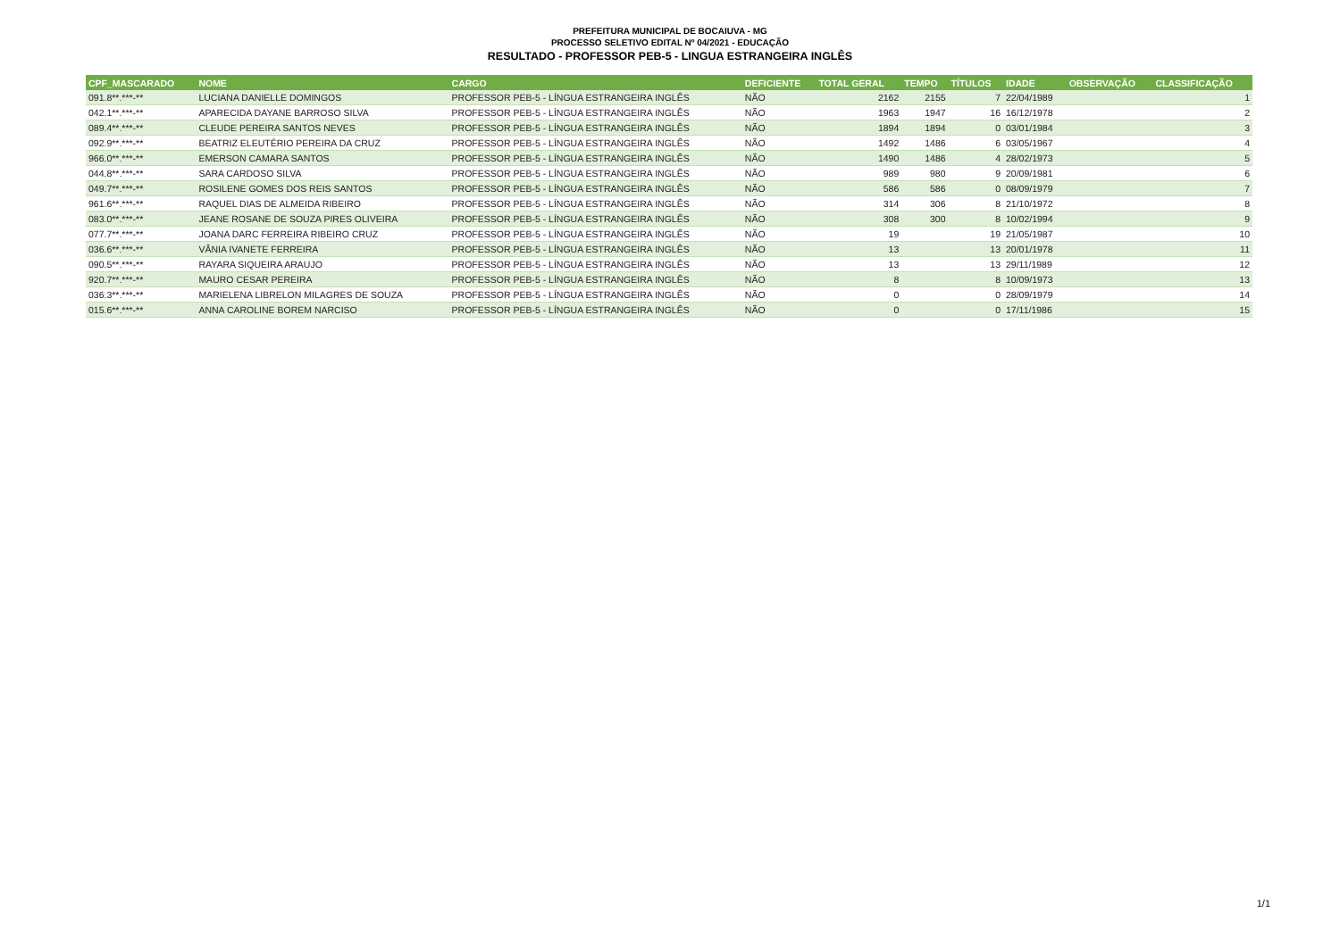PREFEITURA MUNICIPAL DE BOCAIUVA - MG
PROCESSO SELETIVO EDITAL Nº 04/2021 - EDUCAÇÃO
RESULTADO - PROFESSOR PEB-5 - LINGUA ESTRANGEIRA INGLÊS
| CPF_MASCARADO | NOME | CARGO | DEFICIENTE | TOTAL GERAL | TEMPO | TÍTULOS | IDADE | OBSERVAÇÃO | CLASSIFICAÇÃO |
| --- | --- | --- | --- | --- | --- | --- | --- | --- | --- |
| 091.8**.***-** | LUCIANA DANIELLE DOMINGOS | PROFESSOR PEB-5 - LÍNGUA ESTRANGEIRA INGLÊS | NÃO | 2162 | 2155 | 7 | 22/04/1989 | | 1 |
| 042.1**.***-** | APARECIDA DAYANE BARROSO SILVA | PROFESSOR PEB-5 - LÍNGUA ESTRANGEIRA INGLÊS | NÃO | 1963 | 1947 | 16 | 16/12/1978 | | 2 |
| 089.4**.***-** | CLEUDE PEREIRA SANTOS NEVES | PROFESSOR PEB-5 - LÍNGUA ESTRANGEIRA INGLÊS | NÃO | 1894 | 1894 | 0 | 03/01/1984 | | 3 |
| 092.9**.***-** | BEATRIZ ELEUTÉRIO PEREIRA DA CRUZ | PROFESSOR PEB-5 - LÍNGUA ESTRANGEIRA INGLÊS | NÃO | 1492 | 1486 | 6 | 03/05/1967 | | 4 |
| 966.0**.***-** | EMERSON CAMARA SANTOS | PROFESSOR PEB-5 - LÍNGUA ESTRANGEIRA INGLÊS | NÃO | 1490 | 1486 | 4 | 28/02/1973 | | 5 |
| 044.8**.***-** | SARA CARDOSO SILVA | PROFESSOR PEB-5 - LÍNGUA ESTRANGEIRA INGLÊS | NÃO | 989 | 980 | 9 | 20/09/1981 | | 6 |
| 049.7**.***-** | ROSILENE GOMES DOS REIS SANTOS | PROFESSOR PEB-5 - LÍNGUA ESTRANGEIRA INGLÊS | NÃO | 586 | 586 | 0 | 08/09/1979 | | 7 |
| 961.6**.***-** | RAQUEL DIAS DE ALMEIDA RIBEIRO | PROFESSOR PEB-5 - LÍNGUA ESTRANGEIRA INGLÊS | NÃO | 314 | 306 | 8 | 21/10/1972 | | 8 |
| 083.0**.***-** | JEANE ROSANE DE SOUZA PIRES OLIVEIRA | PROFESSOR PEB-5 - LÍNGUA ESTRANGEIRA INGLÊS | NÃO | 308 | 300 | 8 | 10/02/1994 | | 9 |
| 077.7**.***-** | JOANA DARC FERREIRA RIBEIRO CRUZ | PROFESSOR PEB-5 - LÍNGUA ESTRANGEIRA INGLÊS | NÃO | 19 | | 19 | 21/05/1987 | | 10 |
| 036.6**.***-** | VÂNIA IVANETE FERREIRA | PROFESSOR PEB-5 - LÍNGUA ESTRANGEIRA INGLÊS | NÃO | 13 | | 13 | 20/01/1978 | | 11 |
| 090.5**.***-** | RAYARA SIQUEIRA ARAUJO | PROFESSOR PEB-5 - LÍNGUA ESTRANGEIRA INGLÊS | NÃO | 13 | | 13 | 29/11/1989 | | 12 |
| 920.7**.***-** | MAURO CESAR PEREIRA | PROFESSOR PEB-5 - LÍNGUA ESTRANGEIRA INGLÊS | NÃO | 8 | | 8 | 10/09/1973 | | 13 |
| 036.3**.***-** | MARIELENA LIBRELON MILAGRES DE SOUZA | PROFESSOR PEB-5 - LÍNGUA ESTRANGEIRA INGLÊS | NÃO | 0 | | 0 | 28/09/1979 | | 14 |
| 015.6**.***-** | ANNA CAROLINE BOREM NARCISO | PROFESSOR PEB-5 - LÍNGUA ESTRANGEIRA INGLÊS | NÃO | 0 | | 0 | 17/11/1986 | | 15 |
1/1